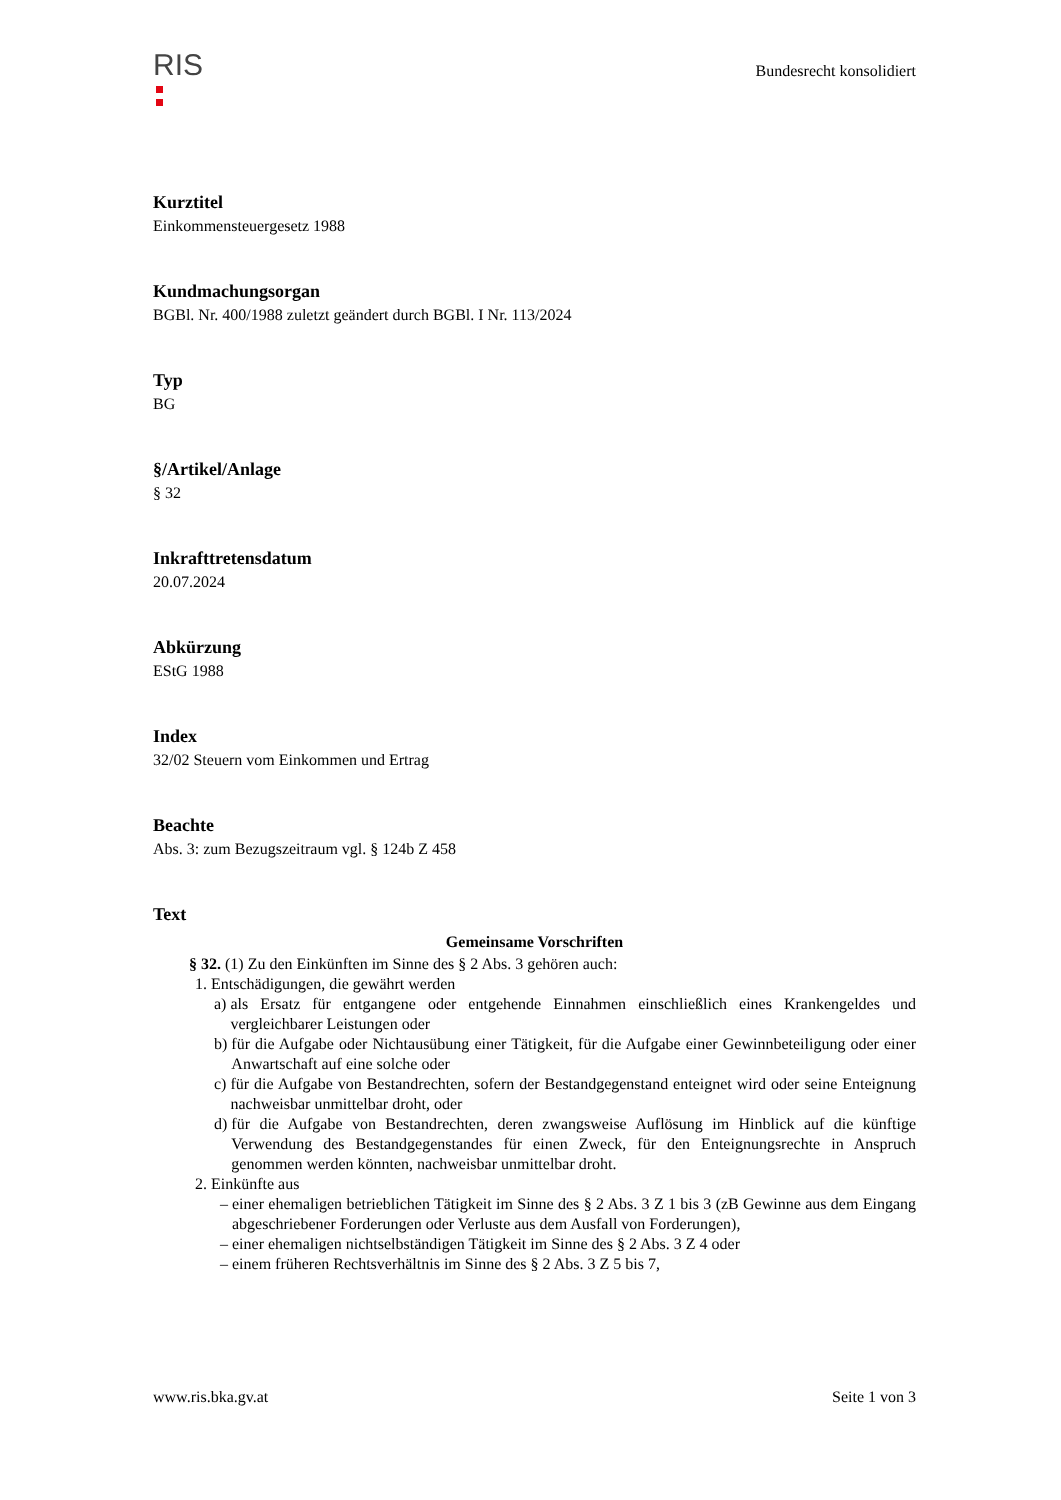RIS
Bundesrecht konsolidiert
Kurztitel
Einkommensteuergesetz 1988
Kundmachungsorgan
BGBl. Nr. 400/1988 zuletzt geändert durch BGBl. I Nr. 113/2024
Typ
BG
§/Artikel/Anlage
§ 32
Inkrafttretensdatum
20.07.2024
Abkürzung
EStG 1988
Index
32/02 Steuern vom Einkommen und Ertrag
Beachte
Abs. 3: zum Bezugszeitraum vgl. § 124b Z 458
Text
Gemeinsame Vorschriften
§ 32. (1) Zu den Einkünften im Sinne des § 2 Abs. 3 gehören auch:
1. Entschädigungen, die gewährt werden
a) als Ersatz für entgangene oder entgehende Einnahmen einschließlich eines Krankengeldes und vergleichbarer Leistungen oder
b) für die Aufgabe oder Nichtausübung einer Tätigkeit, für die Aufgabe einer Gewinnbeteiligung oder einer Anwartschaft auf eine solche oder
c) für die Aufgabe von Bestandrechten, sofern der Bestandgegenstand enteignet wird oder seine Enteignung nachweisbar unmittelbar droht, oder
d) für die Aufgabe von Bestandrechten, deren zwangsweise Auflösung im Hinblick auf die künftige Verwendung des Bestandgegenstandes für einen Zweck, für den Enteignungsrechte in Anspruch genommen werden könnten, nachweisbar unmittelbar droht.
2. Einkünfte aus
– einer ehemaligen betrieblichen Tätigkeit im Sinne des § 2 Abs. 3 Z 1 bis 3 (zB Gewinne aus dem Eingang abgeschriebener Forderungen oder Verluste aus dem Ausfall von Forderungen),
– einer ehemaligen nichtselbständigen Tätigkeit im Sinne des § 2 Abs. 3 Z 4 oder
– einem früheren Rechtsverhältnis im Sinne des § 2 Abs. 3 Z 5 bis 7,
www.ris.bka.gv.at Seite 1 von 3